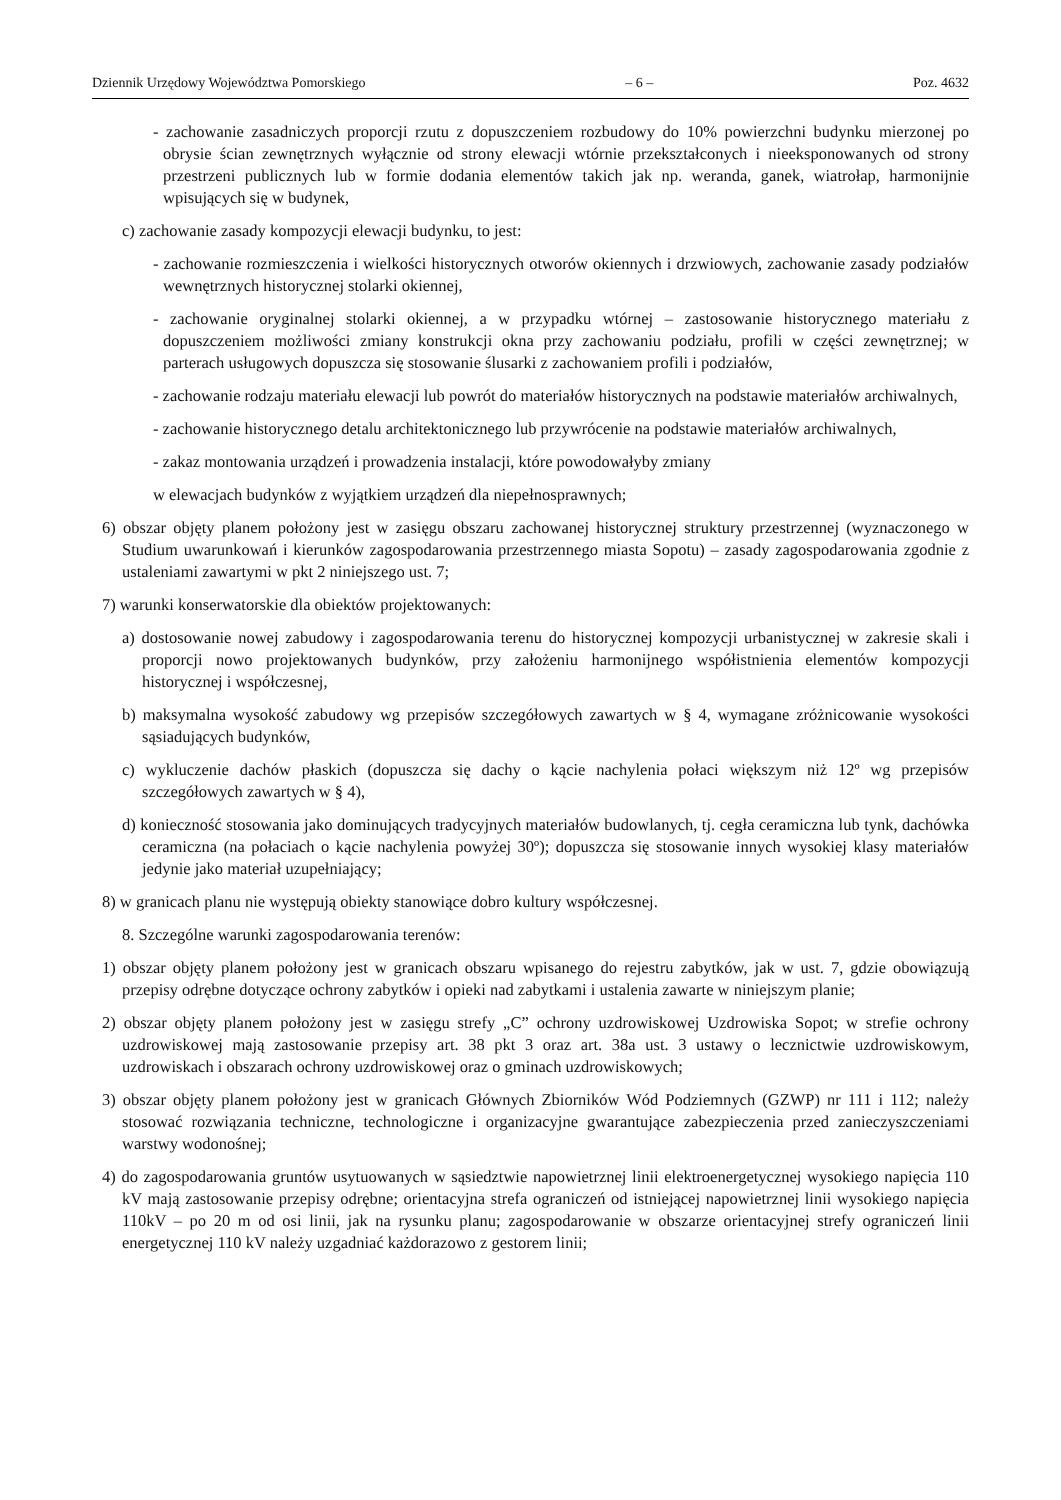Dziennik Urzędowy Województwa Pomorskiego – 6 – Poz. 4632
- zachowanie zasadniczych proporcji rzutu z dopuszczeniem rozbudowy do 10% powierzchni budynku mierzonej po obrysie ścian zewnętrznych wyłącznie od strony elewacji wtórnie przekształconych i nieeksponowanych od strony przestrzeni publicznych lub w formie dodania elementów takich jak np. weranda, ganek, wiatrołap, harmonijnie wpisujących się w budynek,
c) zachowanie zasady kompozycji elewacji budynku, to jest:
- zachowanie rozmieszczenia i wielkości historycznych otworów okiennych i drzwiowych, zachowanie zasady podziałów wewnętrznych historycznej stolarki okiennej,
- zachowanie oryginalnej stolarki okiennej, a w przypadku wtórnej – zastosowanie historycznego materiału z dopuszczeniem możliwości zmiany konstrukcji okna przy zachowaniu podziału, profili w części zewnętrznej; w parterach usługowych dopuszcza się stosowanie ślusarki z zachowaniem profili i podziałów,
- zachowanie rodzaju materiału elewacji lub powrót do materiałów historycznych na podstawie materiałów archiwalnych,
- zachowanie historycznego detalu architektonicznego lub przywrócenie na podstawie materiałów archiwalnych,
- zakaz montowania urządzeń i prowadzenia instalacji, które powodowałyby zmiany
w elewacjach budynków z wyjątkiem urządzeń dla niepełnosprawnych;
6) obszar objęty planem położony jest w zasięgu obszaru zachowanej historycznej struktury przestrzennej (wyznaczonego w Studium uwarunkowań i kierunków zagospodarowania przestrzennego miasta Sopotu) – zasady zagospodarowania zgodnie z ustaleniami zawartymi w pkt 2 niniejszego ust. 7;
7) warunki konserwatorskie dla obiektów projektowanych:
a) dostosowanie nowej zabudowy i zagospodarowania terenu do historycznej kompozycji urbanistycznej w zakresie skali i proporcji nowo projektowanych budynków, przy założeniu harmonijnego współistnienia elementów kompozycji historycznej i współczesnej,
b) maksymalna wysokość zabudowy wg przepisów szczegółowych zawartych w § 4, wymagane zróżnicowanie wysokości sąsiadujących budynków,
c) wykluczenie dachów płaskich (dopuszcza się dachy o kącie nachylenia połaci większym niż 12º wg przepisów szczegółowych zawartych w § 4),
d) konieczność stosowania jako dominujących tradycyjnych materiałów budowlanych, tj. cegła ceramiczna lub tynk, dachówka ceramiczna (na połaciach o kącie nachylenia powyżej 30º); dopuszcza się stosowanie innych wysokiej klasy materiałów jedynie jako materiał uzupełniający;
8) w granicach planu nie występują obiekty stanowiące dobro kultury współczesnej.
8. Szczególne warunki zagospodarowania terenów:
1) obszar objęty planem położony jest w granicach obszaru wpisanego do rejestru zabytków, jak w ust. 7, gdzie obowiązują przepisy odrębne dotyczące ochrony zabytków i opieki nad zabytkami i ustalenia zawarte w niniejszym planie;
2) obszar objęty planem położony jest w zasięgu strefy „C” ochrony uzdrowiskowej Uzdrowiska Sopot; w strefie ochrony uzdrowiskowej mają zastosowanie przepisy art. 38 pkt 3 oraz art. 38a ust. 3 ustawy o lecznictwie uzdrowiskowym, uzdrowiskach i obszarach ochrony uzdrowiskowej oraz o gminach uzdrowiskowych;
3) obszar objęty planem położony jest w granicach Głównych Zbiorników Wód Podziemnych (GZWP) nr 111 i 112; należy stosować rozwiązania techniczne, technologiczne i organizacyjne gwarantujące zabezpieczenia przed zanieczyszczeniami warstwy wodonośnej;
4) do zagospodarowania gruntów usytuowanych w sąsiedztwie napowietrznej linii elektroenergetycznej wysokiego napięcia 110 kV mają zastosowanie przepisy odrębne; orientacyjna strefa ograniczeń od istniejącej napowietrznej linii wysokiego napięcia 110kV – po 20 m od osi linii, jak na rysunku planu; zagospodarowanie w obszarze orientacyjnej strefy ograniczeń linii energetycznej 110 kV należy uzgadniać każdorazowo z gestorem linii;